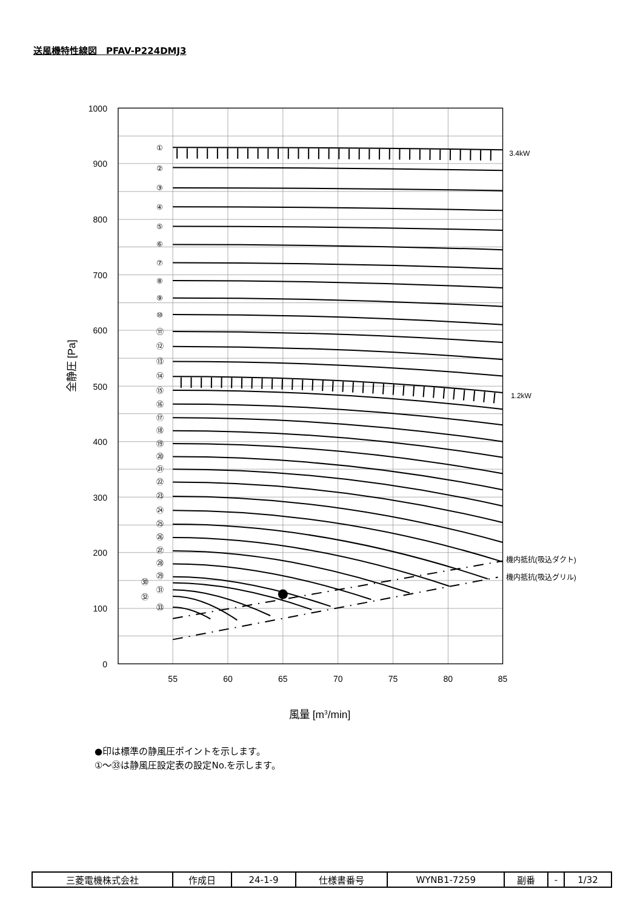送風機特性線図　PFAV-P224DMJ3
1000
900
800
700
600
500
400
300
200
100
0
55
60
65
70
75
80
85
風量 [m3/min]
全静圧 [Pa]
①
②
③
④
⑤
⑥
⑦
⑧
⑨
⑩
⑪
⑫
⑬
⑭
⑮
⑯
⑰
⑱
⑲
⑳
㉑
㉒
㉓
㉔
㉕
㉖
㉗
㉘
㉙
㉚
㉛
㉜
㉝
3.4kW
1.2kW
機内抵抗(吸込ダクト)
機内抵抗(吸込グリル)
●印は標準の静風圧ポイントを示します。
①～㉝は静風圧設定表の設定No.を示します。
| 三菱電機株式会社 | 作成日 | 24-1-9 | 仕様書番号 | WYNB1-7259 | 副番 | - | 1/32 |